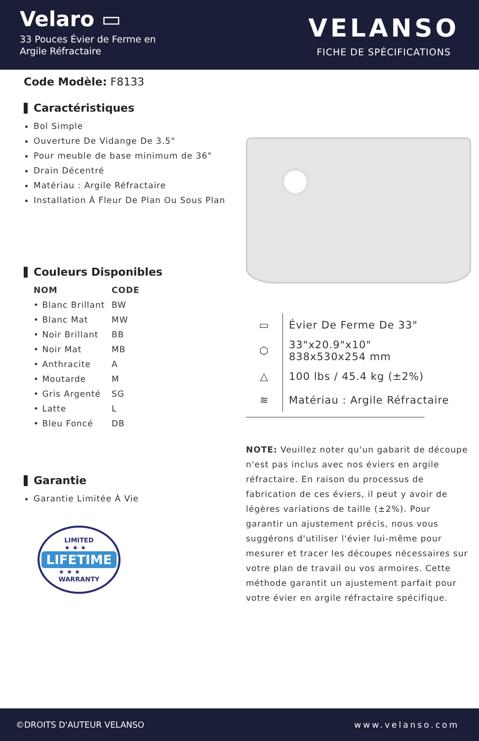Velaro ▭
33 Pouces Évier de Ferme en
Argile Réfractaire
VELANSO
FICHE DE SPÉCIFICATIONS
Code Modèle: F8133
Caractéristiques
Bol Simple
Ouverture De Vidange De 3.5"
Pour meuble de base minimum de 36"
Drain Décentré
Matériau : Argile Réfractaire
Installation À Fleur De Plan Ou Sous Plan
Couleurs Disponibles
| NOM | CODE |
| --- | --- |
| • Blanc Brillant | BW |
| • Blanc Mat | MW |
| • Noir Brillant | BB |
| • Noir Mat | MB |
| • Anthracite | A |
| • Moutarde | M |
| • Gris Argenté | SG |
| • Latte | L |
| • Bleu Foncé | DB |
Garantie
Garantie Limitée À Vie
LIMITED
★ ★ ★
LIFETIME
★ ★ ★
WARRANTY
| ▭ | Évier De Ferme De 33" |
| ⬡ | 33"x20.9"x10" 838x530x254 mm |
| △ | 100 lbs / 45.4 kg (±2%) |
| ≋ | Matériau : Argile Réfractaire |
NOTE: Veuillez noter qu'un gabarit de découpe n'est pas inclus avec nos éviers en argile réfractaire. En raison du processus de fabrication de ces éviers, il peut y avoir de légères variations de taille (±2%). Pour garantir un ajustement précis, nous vous suggérons d'utiliser l'évier lui-même pour mesurer et tracer les découpes nécessaires sur votre plan de travail ou vos armoires. Cette méthode garantit un ajustement parfait pour votre évier en argile réfractaire spécifique.
©DROITS D'AUTEUR VELANSO www.velanso.com